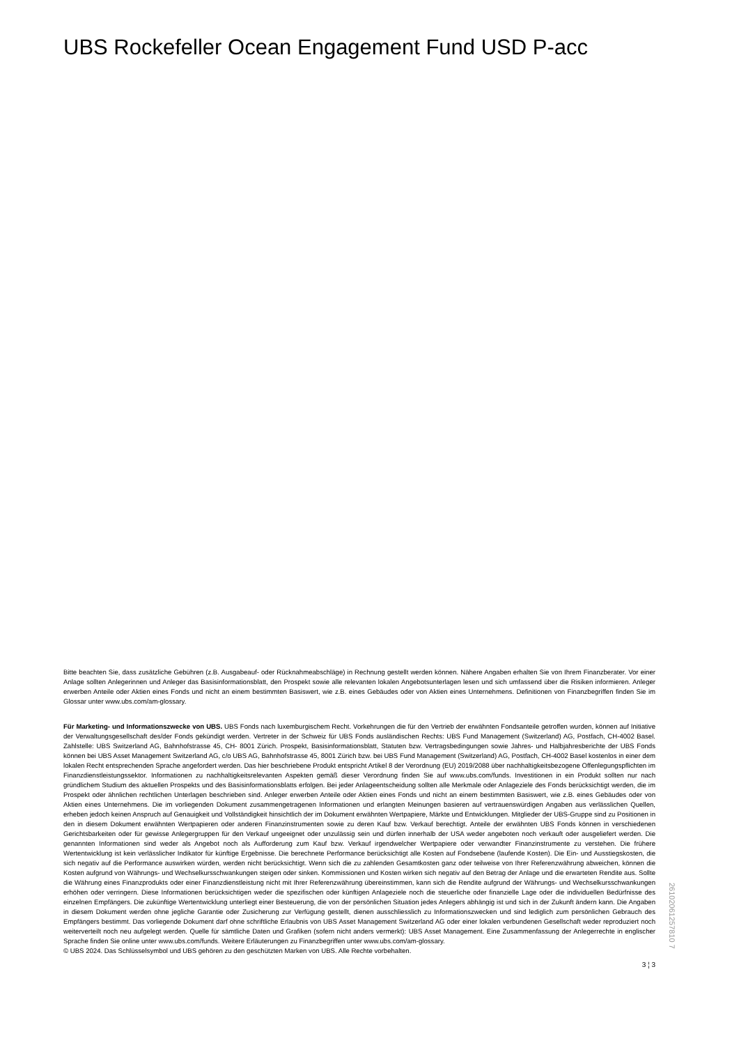UBS Rockefeller Ocean Engagement Fund USD P-acc
Bitte beachten Sie, dass zusätzliche Gebühren (z.B. Ausgabeauf- oder Rücknahmeabschläge) in Rechnung gestellt werden können. Nähere Angaben erhalten Sie von Ihrem Finanzberater. Vor einer Anlage sollten Anlegerinnen und Anleger das Basisinformationsblatt, den Prospekt sowie alle relevanten lokalen Angebotsunterlagen lesen und sich umfassend über die Risiken informieren. Anleger erwerben Anteile oder Aktien eines Fonds und nicht an einem bestimmten Basiswert, wie z.B. eines Gebäudes oder von Aktien eines Unternehmens. Definitionen von Finanzbegriffen finden Sie im Glossar unter www.ubs.com/am-glossary.
Für Marketing- und Informationszwecke von UBS. UBS Fonds nach luxemburgischem Recht. Vorkehrungen die für den Vertrieb der erwähnten Fondsanteile getroffen wurden, können auf Initiative der Verwaltungsgesellschaft des/der Fonds gekündigt werden. Vertreter in der Schweiz für UBS Fonds ausländischen Rechts: UBS Fund Management (Switzerland) AG, Postfach, CH-4002 Basel. Zahlstelle: UBS Switzerland AG, Bahnhofstrasse 45, CH- 8001 Zürich. Prospekt, Basisinformationsblatt, Statuten bzw. Vertragsbedingungen sowie Jahres- und Halbjahresberichte der UBS Fonds können bei UBS Asset Management Switzerland AG, c/o UBS AG, Bahnhofstrasse 45, 8001 Zürich bzw. bei UBS Fund Management (Switzerland) AG, Postfach, CH-4002 Basel kostenlos in einer dem lokalen Recht entsprechenden Sprache angefordert werden. Das hier beschriebene Produkt entspricht Artikel 8 der Verordnung (EU) 2019/2088 über nachhaltigkeitsbezogene Offenlegungspflichten im Finanzdienstleistungssektor. Informationen zu nachhaltigkeitsrelevanten Aspekten gemäß dieser Verordnung finden Sie auf www.ubs.com/funds. Investitionen in ein Produkt sollten nur nach gründlichem Studium des aktuellen Prospekts und des Basisinformationsblatts erfolgen. Bei jeder Anlageentscheidung sollten alle Merkmale oder Anlageziele des Fonds berücksichtigt werden, die im Prospekt oder ähnlichen rechtlichen Unterlagen beschrieben sind. Anleger erwerben Anteile oder Aktien eines Fonds und nicht an einem bestimmten Basiswert, wie z.B. eines Gebäudes oder von Aktien eines Unternehmens. Die im vorliegenden Dokument zusammengetragenen Informationen und erlangten Meinungen basieren auf vertrauenswürdigen Angaben aus verlässlichen Quellen, erheben jedoch keinen Anspruch auf Genauigkeit und Vollständigkeit hinsichtlich der im Dokument erwähnten Wertpapiere, Märkte und Entwicklungen. Mitglieder der UBS-Gruppe sind zu Positionen in den in diesem Dokument erwähnten Wertpapieren oder anderen Finanzinstrumenten sowie zu deren Kauf bzw. Verkauf berechtigt. Anteile der erwähnten UBS Fonds können in verschiedenen Gerichtsbarkeiten oder für gewisse Anlegergruppen für den Verkauf ungeeignet oder unzulässig sein und dürfen innerhalb der USA weder angeboten noch verkauft oder ausgeliefert werden. Die genannten Informationen sind weder als Angebot noch als Aufforderung zum Kauf bzw. Verkauf irgendwelcher Wertpapiere oder verwandter Finanzinstrumente zu verstehen. Die frühere Wertentwicklung ist kein verlässlicher Indikator für künftige Ergebnisse. Die berechnete Performance berücksichtigt alle Kosten auf Fondsebene (laufende Kosten). Die Ein- und Ausstiegskosten, die sich negativ auf die Performance auswirken würden, werden nicht berücksichtigt. Wenn sich die zu zahlenden Gesamtkosten ganz oder teilweise von Ihrer Referenzwährung abweichen, können die Kosten aufgrund von Währungs- und Wechselkursschwankungen steigen oder sinken. Kommissionen und Kosten wirken sich negativ auf den Betrag der Anlage und die erwarteten Rendite aus. Sollte die Währung eines Finanzprodukts oder einer Finanzdienstleistung nicht mit Ihrer Referenzwährung übereinstimmen, kann sich die Rendite aufgrund der Währungs- und Wechselkursschwankungen erhöhen oder verringern. Diese Informationen berücksichtigen weder die spezifischen oder künftigen Anlageziele noch die steuerliche oder finanzielle Lage oder die individuellen Bedürfnisse des einzelnen Empfängers. Die zukünftige Wertentwicklung unterliegt einer Besteuerung, die von der persönlichen Situation jedes Anlegers abhängig ist und sich in der Zukunft ändern kann. Die Angaben in diesem Dokument werden ohne jegliche Garantie oder Zusicherung zur Verfügung gestellt, dienen ausschliesslich zu Informationszwecken und sind lediglich zum persönlichen Gebrauch des Empfängers bestimmt. Das vorliegende Dokument darf ohne schriftliche Erlaubnis von UBS Asset Management Switzerland AG oder einer lokalen verbundenen Gesellschaft weder reproduziert noch weiterverteilt noch neu aufgelegt werden. Quelle für sämtliche Daten und Grafiken (sofern nicht anders vermerkt): UBS Asset Management. Eine Zusammenfassung der Anlegerrechte in englischer Sprache finden Sie online unter www.ubs.com/funds. Weitere Erläuterungen zu Finanzbegriffen unter www.ubs.com/am-glossary.
© UBS 2024. Das Schlüsselsymbol und UBS gehören zu den geschützten Marken von UBS. Alle Rechte vorbehalten.
3 ¦ 3
26102061257810 7